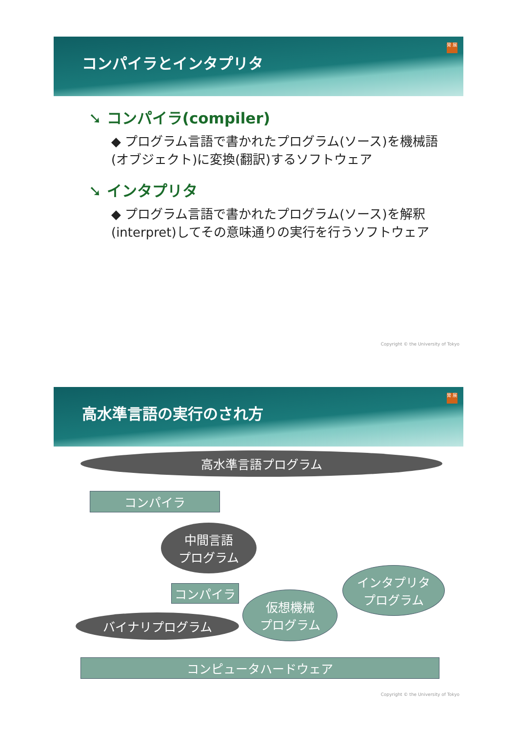コンパイラとインタプリタ
発 展
➘ コンパイラ(compiler)
◆ プログラム言語で書かれたプログラム(ソース)を機械語(オブジェクト)に変換(翻訳)するソフトウェア
➘ インタプリタ
◆ プログラム言語で書かれたプログラム(ソース)を解釈(interpret)してその意味通りの実行を行うソフトウェア
Copyright © the University of Tokyo
高水準言語の実行のされ方
発 展
高水準言語プログラム
コンパイラ
中間言語
プログラム
コンパイラ
インタプリタ
プログラム
仮想機械
プログラム
バイナリプログラム
コンピュータハードウェア
Copyright © the University of Tokyo